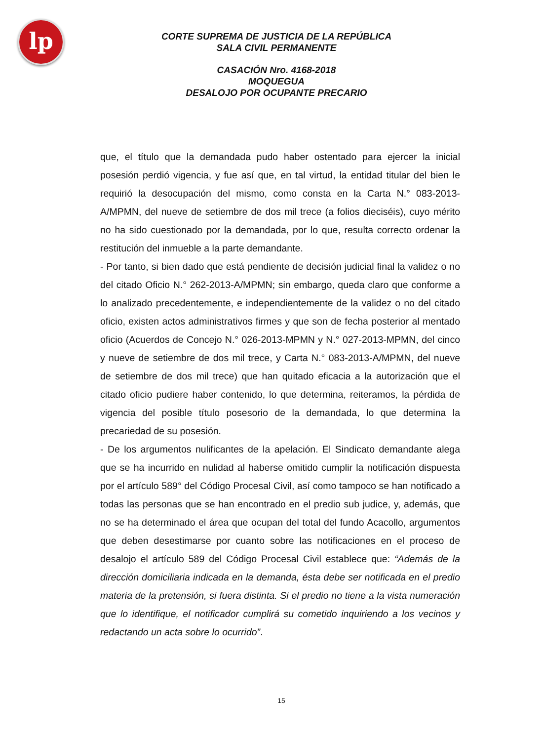lp
CORTE SUPREMA DE JUSTICIA DE LA REPÚBLICA
SALA CIVIL PERMANENTE
CASACIÓN Nro. 4168-2018
MOQUEGUA
DESALOJO POR OCUPANTE PRECARIO
que, el título que la demandada pudo haber ostentado para ejercer la inicial posesión perdió vigencia, y fue así que, en tal virtud, la entidad titular del bien le requirió la desocupación del mismo, como consta en la Carta N.° 083-2013-A/MPMN, del nueve de setiembre de dos mil trece (a folios dieciséis), cuyo mérito no ha sido cuestionado por la demandada, por lo que, resulta correcto ordenar la restitución del inmueble a la parte demandante.
- Por tanto, si bien dado que está pendiente de decisión judicial final la validez o no del citado Oficio N.° 262-2013-A/MPMN; sin embargo, queda claro que conforme a lo analizado precedentemente, e independientemente de la validez o no del citado oficio, existen actos administrativos firmes y que son de fecha posterior al mentado oficio (Acuerdos de Concejo N.° 026-2013-MPMN y N.° 027-2013-MPMN, del cinco y nueve de setiembre de dos mil trece, y Carta N.° 083-2013-A/MPMN, del nueve de setiembre de dos mil trece) que han quitado eficacia a la autorización que el citado oficio pudiere haber contenido, lo que determina, reiteramos, la pérdida de vigencia del posible título posesorio de la demandada, lo que determina la precariedad de su posesión.
- De los argumentos nulificantes de la apelación. El Sindicato demandante alega que se ha incurrido en nulidad al haberse omitido cumplir la notificación dispuesta por el artículo 589° del Código Procesal Civil, así como tampoco se han notificado a todas las personas que se han encontrado en el predio sub judice, y, además, que no se ha determinado el área que ocupan del total del fundo Acacollo, argumentos que deben desestimarse por cuanto sobre las notificaciones en el proceso de desalojo el artículo 589 del Código Procesal Civil establece que: “Además de la dirección domiciliaria indicada en la demanda, ésta debe ser notificada en el predio materia de la pretensión, si fuera distinta. Si el predio no tiene a la vista numeración que lo identifique, el notificador cumplirá su cometido inquiriendo a los vecinos y redactando un acta sobre lo ocurrido”.
15